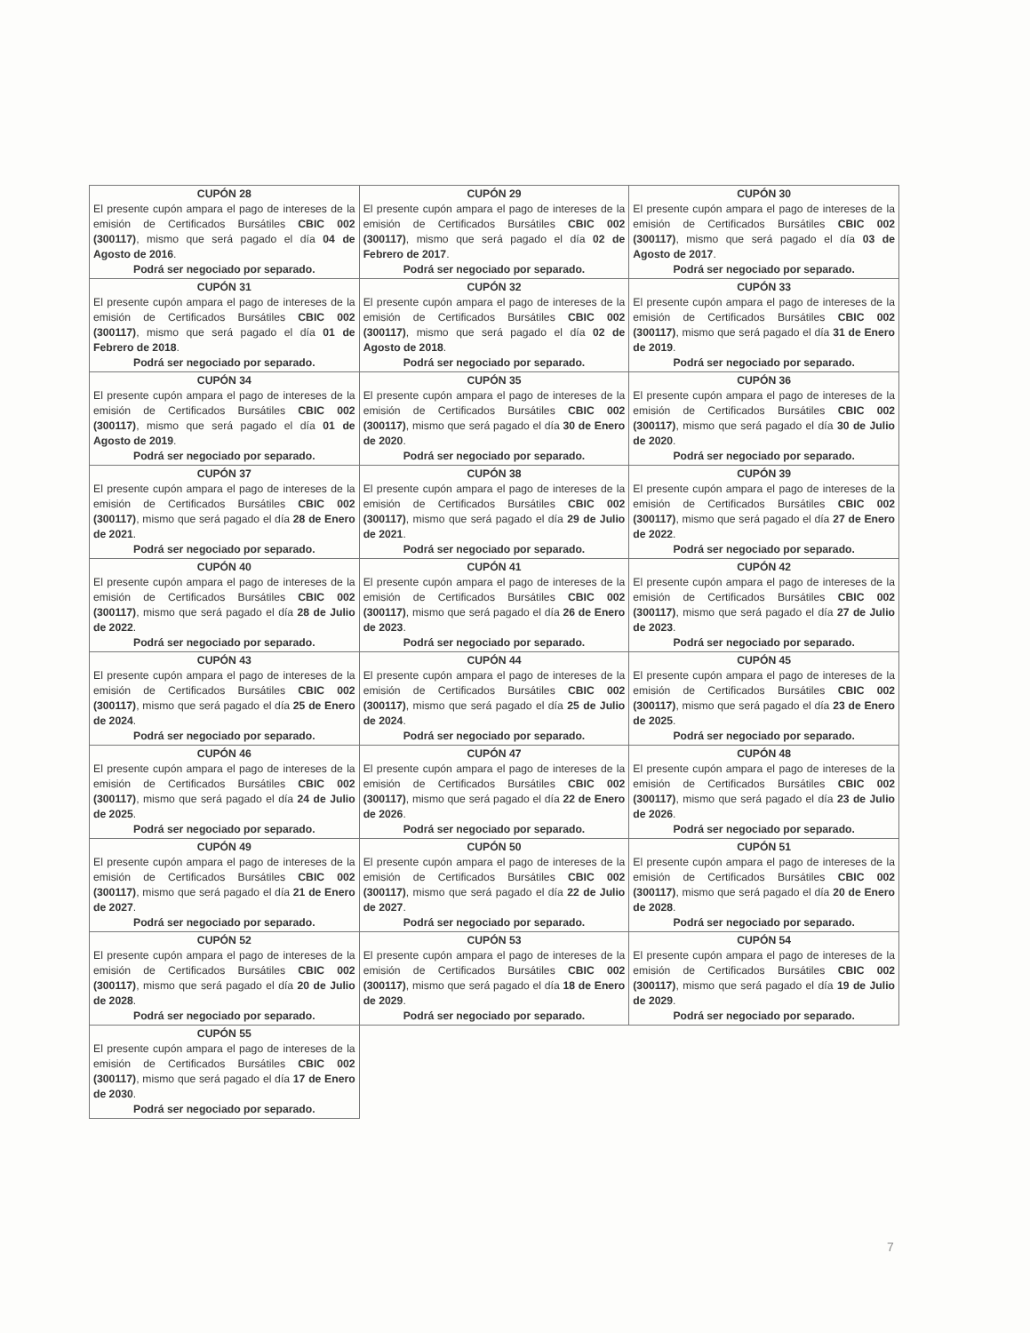| CUPÓN 28 El presente cupón ampara el pago de intereses de la emisión de Certificados Bursátiles CBIC 002 (300117) , mismo que será pagado el día 04 de Agosto de 2016 . Podrá ser negociado por separado. | CUPÓN 29 El presente cupón ampara el pago de intereses de la emisión de Certificados Bursátiles CBIC 002 (300117) , mismo que será pagado el día 02 de Febrero de 2017 . Podrá ser negociado por separado. | CUPÓN 30 El presente cupón ampara el pago de intereses de la emisión de Certificados Bursátiles CBIC 002 (300117) , mismo que será pagado el día 03 de Agosto de 2017 . Podrá ser negociado por separado. |
| CUPÓN 31 El presente cupón ampara el pago de intereses de la emisión de Certificados Bursátiles CBIC 002 (300117) , mismo que será pagado el día 01 de Febrero de 2018 . Podrá ser negociado por separado. | CUPÓN 32 El presente cupón ampara el pago de intereses de la emisión de Certificados Bursátiles CBIC 002 (300117) , mismo que será pagado el día 02 de Agosto de 2018 . Podrá ser negociado por separado. | CUPÓN 33 El presente cupón ampara el pago de intereses de la emisión de Certificados Bursátiles CBIC 002 (300117) , mismo que será pagado el día 31 de Enero de 2019 . Podrá ser negociado por separado. |
| CUPÓN 34 El presente cupón ampara el pago de intereses de la emisión de Certificados Bursátiles CBIC 002 (300117) , mismo que será pagado el día 01 de Agosto de 2019 . Podrá ser negociado por separado. | CUPÓN 35 El presente cupón ampara el pago de intereses de la emisión de Certificados Bursátiles CBIC 002 (300117) , mismo que será pagado el día 30 de Enero de 2020 . Podrá ser negociado por separado. | CUPÓN 36 El presente cupón ampara el pago de intereses de la emisión de Certificados Bursátiles CBIC 002 (300117) , mismo que será pagado el día 30 de Julio de 2020 . Podrá ser negociado por separado. |
| CUPÓN 37 El presente cupón ampara el pago de intereses de la emisión de Certificados Bursátiles CBIC 002 (300117) , mismo que será pagado el día 28 de Enero de 2021 . Podrá ser negociado por separado. | CUPÓN 38 El presente cupón ampara el pago de intereses de la emisión de Certificados Bursátiles CBIC 002 (300117) , mismo que será pagado el día 29 de Julio de 2021 . Podrá ser negociado por separado. | CUPÓN 39 El presente cupón ampara el pago de intereses de la emisión de Certificados Bursátiles CBIC 002 (300117) , mismo que será pagado el día 27 de Enero de 2022 . Podrá ser negociado por separado. |
| CUPÓN 40 El presente cupón ampara el pago de intereses de la emisión de Certificados Bursátiles CBIC 002 (300117) , mismo que será pagado el día 28 de Julio de 2022 . Podrá ser negociado por separado. | CUPÓN 41 El presente cupón ampara el pago de intereses de la emisión de Certificados Bursátiles CBIC 002 (300117) , mismo que será pagado el día 26 de Enero de 2023 . Podrá ser negociado por separado. | CUPÓN 42 El presente cupón ampara el pago de intereses de la emisión de Certificados Bursátiles CBIC 002 (300117) , mismo que será pagado el día 27 de Julio de 2023 . Podrá ser negociado por separado. |
| CUPÓN 43 El presente cupón ampara el pago de intereses de la emisión de Certificados Bursátiles CBIC 002 (300117) , mismo que será pagado el día 25 de Enero de 2024 . Podrá ser negociado por separado. | CUPÓN 44 El presente cupón ampara el pago de intereses de la emisión de Certificados Bursátiles CBIC 002 (300117) , mismo que será pagado el día 25 de Julio de 2024 . Podrá ser negociado por separado. | CUPÓN 45 El presente cupón ampara el pago de intereses de la emisión de Certificados Bursátiles CBIC 002 (300117) , mismo que será pagado el día 23 de Enero de 2025 . Podrá ser negociado por separado. |
| CUPÓN 46 El presente cupón ampara el pago de intereses de la emisión de Certificados Bursátiles CBIC 002 (300117) , mismo que será pagado el día 24 de Julio de 2025 . Podrá ser negociado por separado. | CUPÓN 47 El presente cupón ampara el pago de intereses de la emisión de Certificados Bursátiles CBIC 002 (300117) , mismo que será pagado el día 22 de Enero de 2026 . Podrá ser negociado por separado. | CUPÓN 48 El presente cupón ampara el pago de intereses de la emisión de Certificados Bursátiles CBIC 002 (300117) , mismo que será pagado el día 23 de Julio de 2026 . Podrá ser negociado por separado. |
| CUPÓN 49 El presente cupón ampara el pago de intereses de la emisión de Certificados Bursátiles CBIC 002 (300117) , mismo que será pagado el día 21 de Enero de 2027 . Podrá ser negociado por separado. | CUPÓN 50 El presente cupón ampara el pago de intereses de la emisión de Certificados Bursátiles CBIC 002 (300117) , mismo que será pagado el día 22 de Julio de 2027 . Podrá ser negociado por separado. | CUPÓN 51 El presente cupón ampara el pago de intereses de la emisión de Certificados Bursátiles CBIC 002 (300117) , mismo que será pagado el día 20 de Enero de 2028 . Podrá ser negociado por separado. |
| CUPÓN 52 El presente cupón ampara el pago de intereses de la emisión de Certificados Bursátiles CBIC 002 (300117) , mismo que será pagado el día 20 de Julio de 2028 . Podrá ser negociado por separado. | CUPÓN 53 El presente cupón ampara el pago de intereses de la emisión de Certificados Bursátiles CBIC 002 (300117) , mismo que será pagado el día 18 de Enero de 2029 . Podrá ser negociado por separado. | CUPÓN 54 El presente cupón ampara el pago de intereses de la emisión de Certificados Bursátiles CBIC 002 (300117) , mismo que será pagado el día 19 de Julio de 2029 . Podrá ser negociado por separado. |
| CUPÓN 55 El presente cupón ampara el pago de intereses de la emisión de Certificados Bursátiles CBIC 002 (300117) , mismo que será pagado el día 17 de Enero de 2030 . Podrá ser negociado por separado. | | |
7